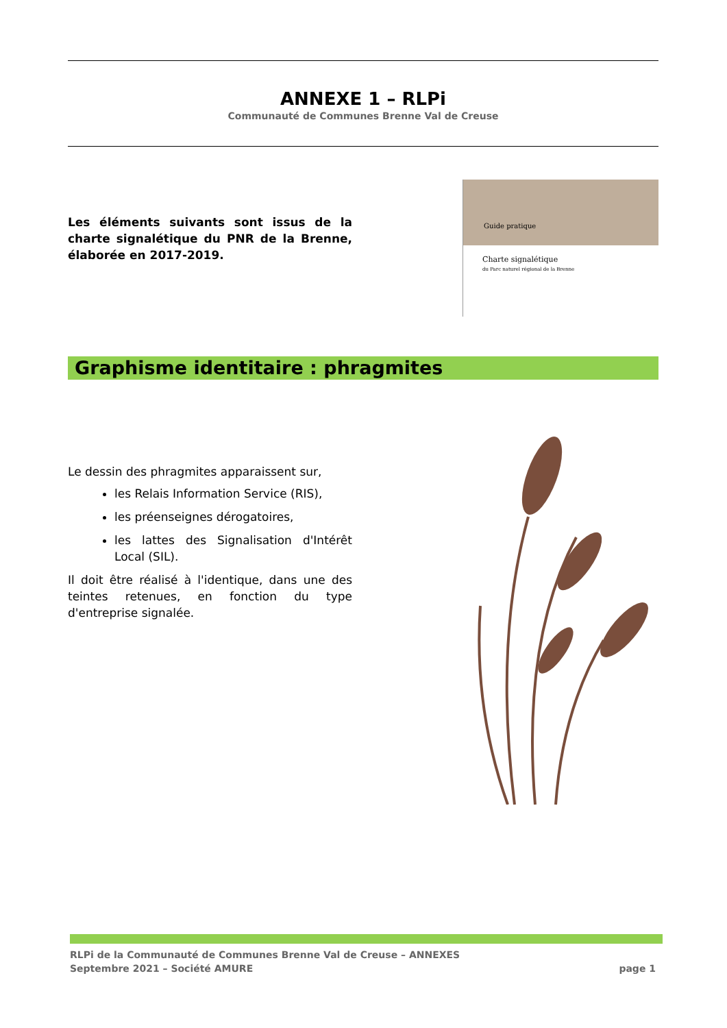ANNEXE 1 – RLPi
Communauté de Communes Brenne Val de Creuse
Les éléments suivants sont issus de la charte signalétique du PNR de la Brenne, élaborée en 2017-2019.
Guide pratique
Charte signalétique
du Parc naturel régional de la Brenne
Graphisme identitaire : phragmites
Le dessin des phragmites apparaissent sur,
les Relais Information Service (RIS),
les préenseignes dérogatoires,
les lattes des Signalisation d'Intérêt Local (SIL).
Il doit être réalisé à l'identique, dans une des teintes retenues, en fonction du type d'entreprise signalée.
RLPi de la Communauté de Communes Brenne Val de Creuse – ANNEXES
Septembre 2021 – Société AMURE
page 1